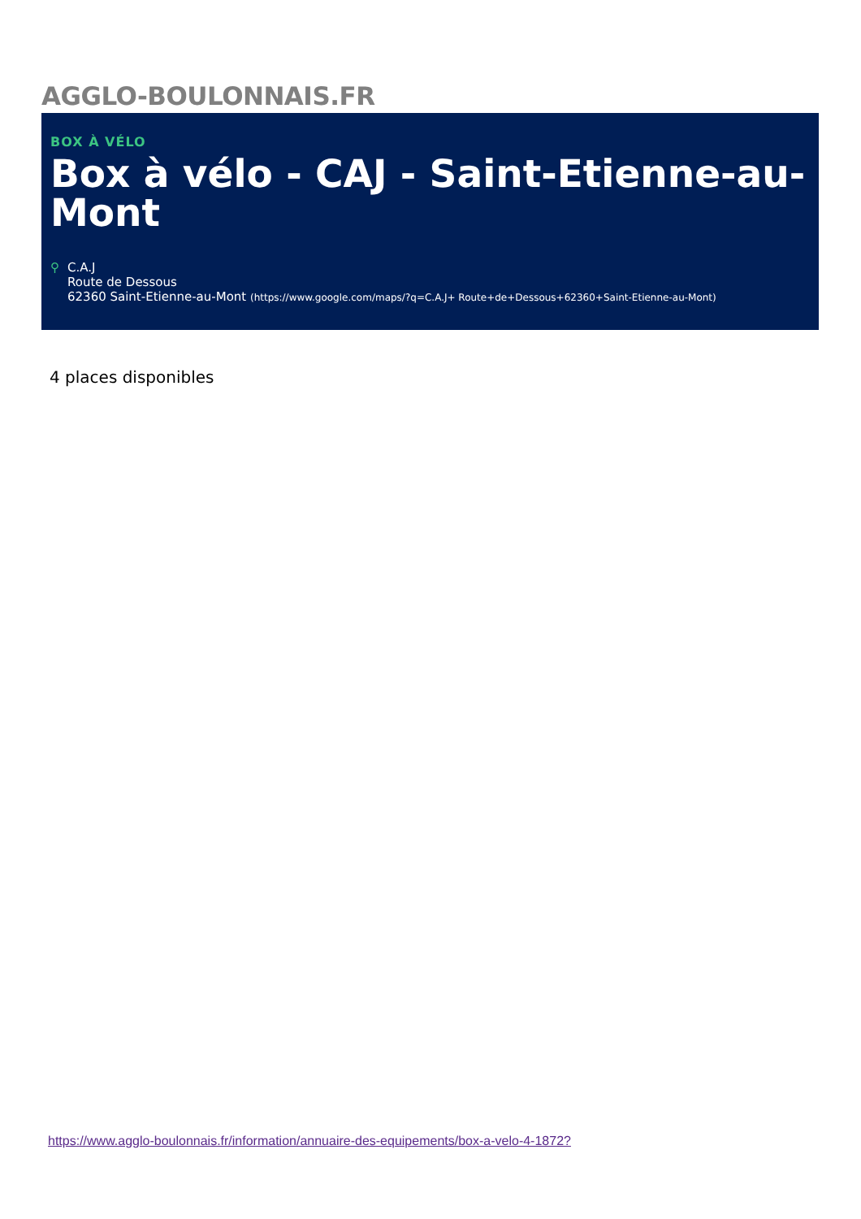AGGLO-BOULONNAIS.FR
BOX À VÉLO
Box à vélo - CAJ - Saint-Etienne-au-Mont
⚲ C.A.J
Route de Dessous
62360 Saint-Etienne-au-Mont (https://www.google.com/maps/?q=C.A.J+ Route+de+Dessous+62360+Saint-Etienne-au-Mont)
4 places disponibles
https://www.agglo-boulonnais.fr/information/annuaire-des-equipements/box-a-velo-4-1872?